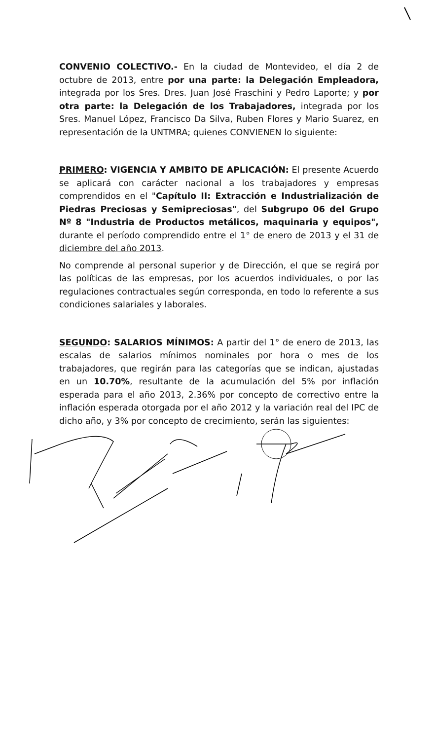CONVENIO COLECTIVO.- En la ciudad de Montevideo, el día 2 de octubre de 2013, entre por una parte: la Delegación Empleadora, integrada por los Sres. Dres. Juan José Fraschini y Pedro Laporte; y por otra parte: la Delegación de los Trabajadores, integrada por los Sres. Manuel López, Francisco Da Silva, Ruben Flores y Mario Suarez, en representación de la UNTMRA; quienes CONVIENEN lo siguiente:
PRIMERO: VIGENCIA Y AMBITO DE APLICACIÓN: El presente Acuerdo se aplicará con carácter nacional a los trabajadores y empresas comprendidos en el "Capítulo II: Extracción e Industrialización de Piedras Preciosas y Semipreciosas", del Subgrupo 06 del Grupo Nº 8 "Industria de Productos metálicos, maquinaria y equipos", durante el período comprendido entre el 1° de enero de 2013 y el 31 de diciembre del año 2013.
No comprende al personal superior y de Dirección, el que se regirá por las políticas de las empresas, por los acuerdos individuales, o por las regulaciones contractuales según corresponda, en todo lo referente a sus condiciones salariales y laborales.
SEGUNDO: SALARIOS MÍNIMOS: A partir del 1° de enero de 2013, las escalas de salarios mínimos nominales por hora o mes de los trabajadores, que regirán para las categorías que se indican, ajustadas en un 10.70%, resultante de la acumulación del 5% por inflación esperada para el año 2013, 2.36% por concepto de correctivo entre la inflación esperada otorgada por el año 2012 y la variación real del IPC de dicho año, y 3% por concepto de crecimiento, serán las siguientes: